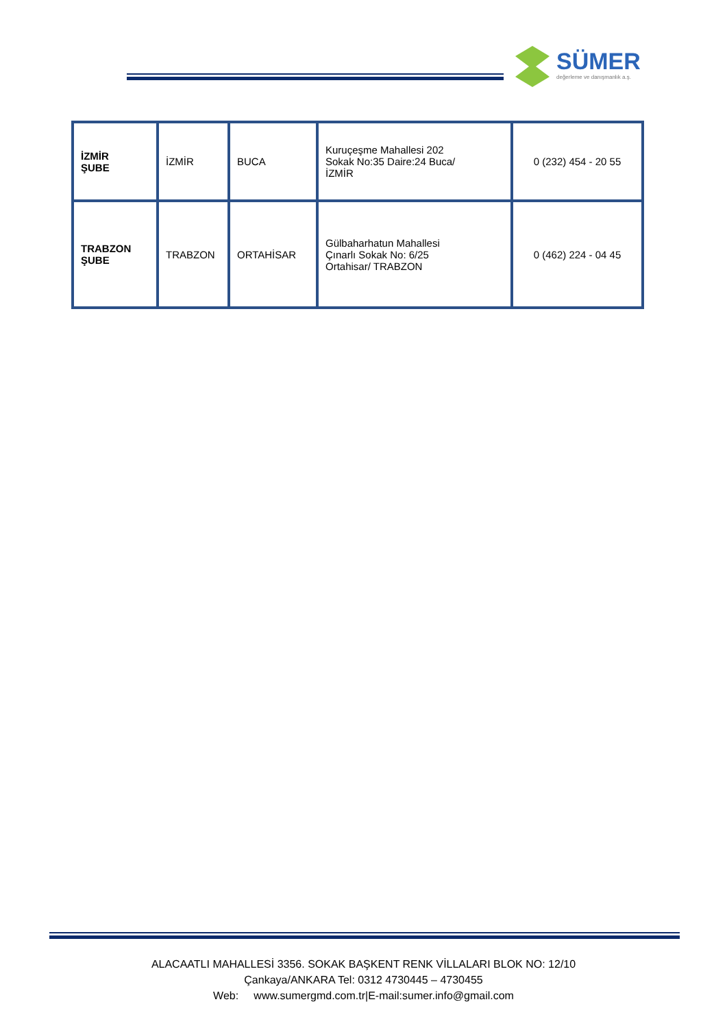SÜMER
değerleme ve danışmanlık a.ş.
| İZMİR ŞUBE | İZMİR | BUCA | Kuruçeşme Mahallesi 202 Sokak No:35 Daire:24 Buca/ İZMİR | 0 (232) 454 - 20 55 |
| TRABZON ŞUBE | TRABZON | ORTAHİSAR | Gülbaharhatun Mahallesi Çınarlı Sokak No: 6/25 Ortahisar/ TRABZON | 0 (462) 224 - 04 45 |
ALACAATLI MAHALLESİ 3356. SOKAK BAŞKENT RENK VİLLALARI BLOK NO: 12/10
Çankaya/ANKARA Tel: 0312 4730445 – 4730455
Web: www.sumergmd.com.tr|E-mail:sumer.info@gmail.com